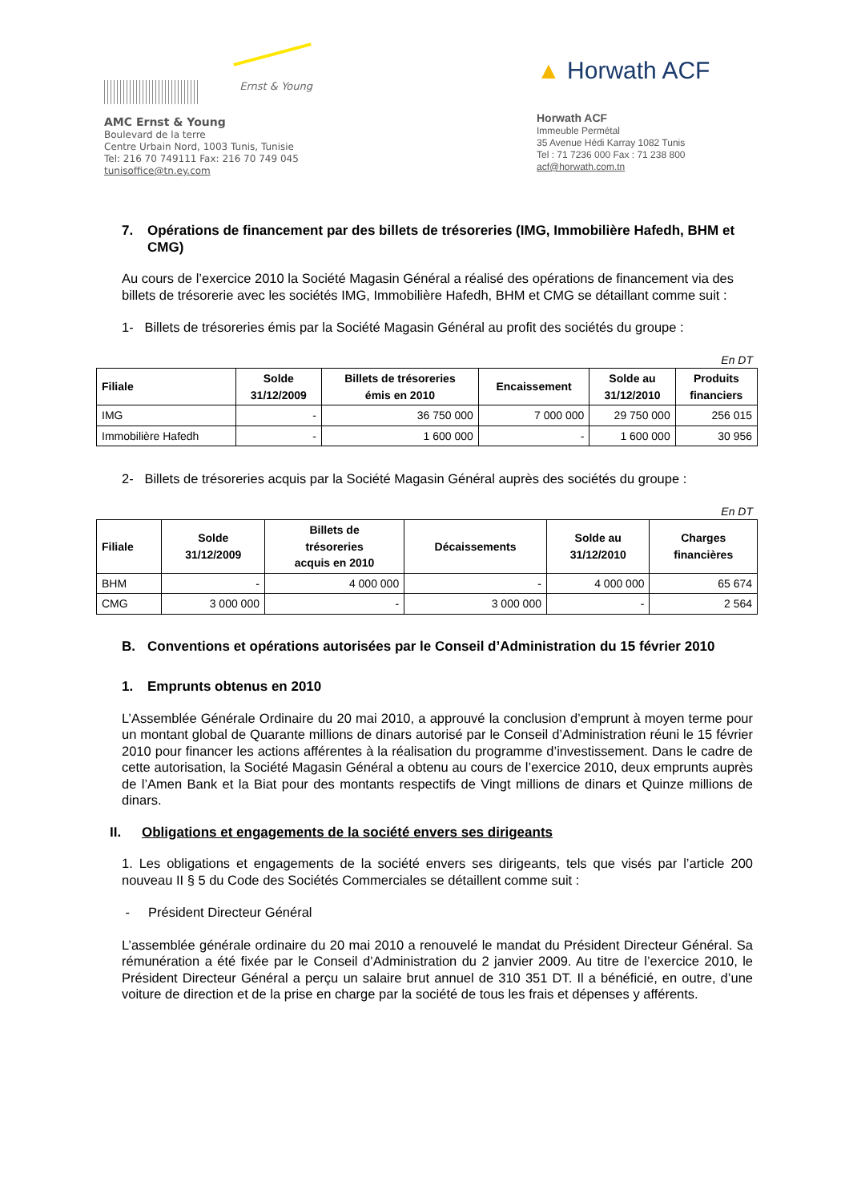Ernst & Young
AMC Ernst & Young
Boulevard de la terre
Centre Urbain Nord, 1003 Tunis, Tunisie
Tel: 216 70 749111 Fax: 216 70 749 045
tunisoffice@tn.ey.com
▲ Horwath ACF
Horwath ACF
Immeuble Permétal
35 Avenue Hédi Karray 1082 Tunis
Tel : 71 7236 000 Fax : 71 238 800
acf@horwath.com.tn
7. Opérations de financement par des billets de trésoreries (IMG, Immobilière Hafedh, BHM et CMG)
Au cours de l’exercice 2010 la Société Magasin Général a réalisé des opérations de financement via des billets de trésorerie avec les sociétés IMG, Immobilière Hafedh, BHM et CMG se détaillant comme suit :
1- Billets de trésoreries émis par la Société Magasin Général au profit des sociétés du groupe :
En DT
| Filiale | Solde 31/12/2009 | Billets de trésoreries émis en 2010 | Encaissement | Solde au 31/12/2010 | Produits financiers |
| --- | --- | --- | --- | --- | --- |
| IMG | - | 36 750 000 | 7 000 000 | 29 750 000 | 256 015 |
| Immobilière Hafedh | - | 1 600 000 | - | 1 600 000 | 30 956 |
2- Billets de trésoreries acquis par la Société Magasin Général auprès des sociétés du groupe :
En DT
| Filiale | Solde 31/12/2009 | Billets de trésoreries acquis en 2010 | Décaissements | Solde au 31/12/2010 | Charges financières |
| --- | --- | --- | --- | --- | --- |
| BHM | - | 4 000 000 | - | 4 000 000 | 65 674 |
| CMG | 3 000 000 | - | 3 000 000 | - | 2 564 |
B. Conventions et opérations autorisées par le Conseil d’Administration du 15 février 2010
1. Emprunts obtenus en 2010
L’Assemblée Générale Ordinaire du 20 mai 2010, a approuvé la conclusion d’emprunt à moyen terme pour un montant global de Quarante millions de dinars autorisé par le Conseil d’Administration réuni le 15 février 2010 pour financer les actions afférentes à la réalisation du programme d’investissement. Dans le cadre de cette autorisation, la Société Magasin Général a obtenu au cours de l’exercice 2010, deux emprunts auprès de l’Amen Bank et la Biat pour des montants respectifs de Vingt millions de dinars et Quinze millions de dinars.
II. Obligations et engagements de la société envers ses dirigeants
1. Les obligations et engagements de la société envers ses dirigeants, tels que visés par l’article 200 nouveau II § 5 du Code des Sociétés Commerciales se détaillent comme suit :
- Président Directeur Général
L’assemblée générale ordinaire du 20 mai 2010 a renouvelé le mandat du Président Directeur Général. Sa rémunération a été fixée par le Conseil d’Administration du 2 janvier 2009. Au titre de l’exercice 2010, le Président Directeur Général a perçu un salaire brut annuel de 310 351 DT. Il a bénéficié, en outre, d’une voiture de direction et de la prise en charge par la société de tous les frais et dépenses y afférents.